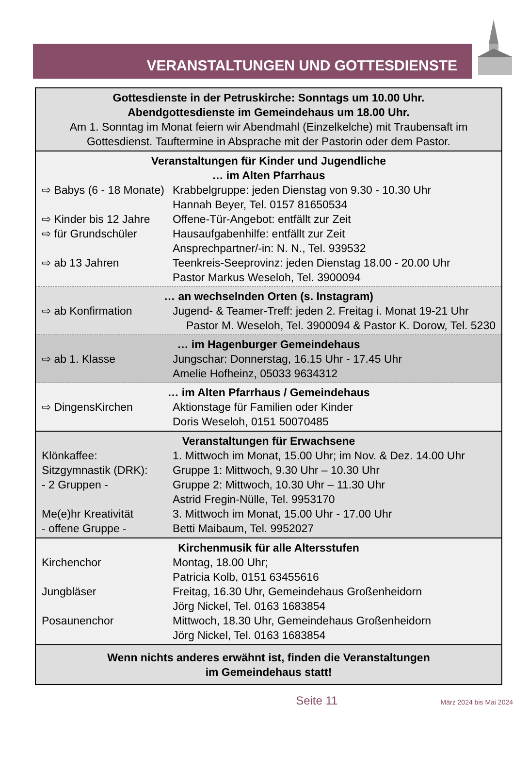VERANSTALTUNGEN UND GOTTESDIENSTE
Gottesdienste in der Petruskirche: Sonntags um 10.00 Uhr.
Abendgottesdienste im Gemeindehaus um 18.00 Uhr.
Am 1. Sonntag im Monat feiern wir Abendmahl (Einzelkelche) mit Traubensaft im Gottesdienst. Tauftermine in Absprache mit der Pastorin oder dem Pastor.
Veranstaltungen für Kinder und Jugendliche
… im Alten Pfarrhaus
| ⇨ Babys (6 - 18 Monate) | Krabbelgruppe: jeden Dienstag von 9.30 - 10.30 Uhr Hannah Beyer, Tel. 0157 81650534 |
| ⇨ Kinder bis 12 Jahre | Offene-Tür-Angebot: entfällt zur Zeit |
| ⇨ für Grundschüler | Hausaufgabenhilfe: entfällt zur Zeit Ansprechpartner/-in: N. N., Tel. 939532 |
| ⇨ ab 13 Jahren | Teenkreis-Seeprovinz: jeden Dienstag 18.00 - 20.00 Uhr Pastor Markus Weseloh, Tel. 3900094 |
… an wechselnden Orten (s. Instagram)
| ⇨ ab Konfirmation | Jugend- & Teamer-Treff: jeden 2. Freitag i. Monat 19-21 Uhr |
Pastor M. Weseloh, Tel. 3900094 & Pastor K. Dorow, Tel. 5230
… im Hagenburger Gemeindehaus
| ⇨ ab 1. Klasse | Jungschar: Donnerstag, 16.15 Uhr - 17.45 Uhr Amelie Hofheinz, 05033 9634312 |
… im Alten Pfarrhaus / Gemeindehaus
| ⇨ DingensKirchen | Aktionstage für Familien oder Kinder Doris Weseloh, 0151 50070485 |
Veranstaltungen für Erwachsene
| Klönkaffee: | 1. Mittwoch im Monat, 15.00 Uhr; im Nov. & Dez. 14.00 Uhr |
| Sitzgymnastik (DRK): - 2 Gruppen - | Gruppe 1: Mittwoch, 9.30 Uhr – 10.30 Uhr Gruppe 2: Mittwoch, 10.30 Uhr – 11.30 Uhr Astrid Fregin-Nülle, Tel. 9953170 |
| Me(e)hr Kreativität - offene Gruppe - | 3. Mittwoch im Monat, 15.00 Uhr - 17.00 Uhr Betti Maibaum, Tel. 9952027 |
Kirchenmusik für alle Altersstufen
| Kirchenchor | Montag, 18.00 Uhr; Patricia Kolb, 0151 63455616 |
| Jungbläser | Freitag, 16.30 Uhr, Gemeindehaus Großenheidorn Jörg Nickel, Tel. 0163 1683854 |
| Posaunenchor | Mittwoch, 18.30 Uhr, Gemeindehaus Großenheidorn Jörg Nickel, Tel. 0163 1683854 |
Wenn nichts anderes erwähnt ist, finden die Veranstaltungen
im Gemeindehaus statt!
Seite 11 März 2024 bis Mai 2024